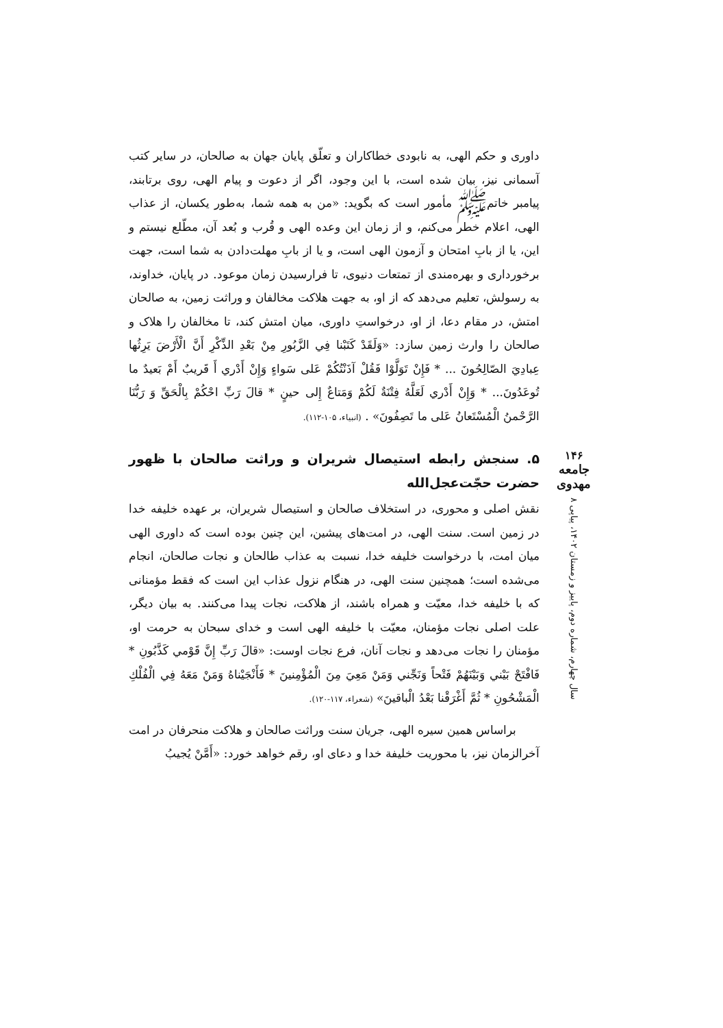داوری و حکم الهی، به نابودی خطاکاران و تعلّق پایان جهان به صالحان، در سایر کتب آسمانی نیز، بیان شده است، با این وجود، اگر از دعوت و پیام الهی، روی برتابند، پیامبر خاتم‌ﷺ مأمور است که بگوید: «من به همه شما، به‌طور یکسان، از عذاب الهی، اعلام خطر می‌کنم، و از زمان این وعده الهی و قُرب و بُعد آن، مطّلع نیستم و این، یا از بابِ امتحان و آزمون الهی است، و یا از بابِ مهلت‌دادن به شما است، جهت برخورداری و بهره‌مندی از تمتعات دنیوی، تا فرارسیدن زمان موعود. در پایان، خداوند، به رسولش، تعلیم می‌دهد که از او، به جهت هلاکت مخالفان و وراثت زمین، به صالحان امتش، در مقام دعا، از او، درخواستِ داوری، میان امتش کند، تا مخالفان را هلاک و صالحان را وارث زمین سازد: «وَلَقَدْ كَتَبْنا فِي الزَّبُورِ مِنْ بَعْدِ الذِّكْرِ أَنَّ الْأَرْضَ يَرِثُها عِبادِيَ الصّالِحُونَ ... * فَإِنْ تَوَلَّوْا فَقُلْ آذَنْتُكُمْ عَلى سَواءٍ وَإِنْ أَدْري أَ قَريبٌ أَمْ بَعيدٌ ما تُوعَدُونَ... * وَإِنْ أَدْري لَعَلَّهُ فِتْنَةٌ لَكُمْ وَمَتاعٌ إِلى حينٍ * قالَ رَبِّ احْكُمْ بِالْحَقِّ وَ رَبُّنَا الرَّحْمنُ الْمُسْتَعانُ عَلى ما تَصِفُونَ» . (انبیاء، ۱۰۵-۱۱۲).
۵. سنجش رابطه استیصال شریران و وراثت صالحان با ظهور حضرت حجّت‌عجل‌الله
نقش اصلی و محوری، در استخلاف صالحان و استیصال شریران، بر عهده خلیفه خدا در زمین است. سنت الهی، در امت‌های پیشین، این چنین بوده است که داوری الهی میان امت، با درخواست خلیفه خدا، نسبت به عذاب طالحان و نجات صالحان، انجام می‌شده است؛ همچنین سنت الهی، در هنگام نزول عذاب این است که فقط مؤمنانی که با خلیفه خدا، معیّت و همراه باشند، از هلاکت، نجات پیدا می‌کنند. به بیان دیگر، علت اصلی نجات مؤمنان، معیّت با خلیفه الهی است و خدای سبحان به حرمت او، مؤمنان را نجات می‌دهد و نجات آنان، فرع نجات اوست: «قالَ رَبِّ إِنَّ قَوْمي كَذَّبُونِ * فَافْتَحْ بَيْني وَبَيْنَهُمْ فَتْحاً وَنَجِّني وَمَنْ مَعِيَ مِنَ الْمُؤْمِنينَ * فَأَنْجَيْناهُ وَمَنْ مَعَهُ فِي الْفُلْكِ الْمَشْحُونِ * ثُمَّ أَغْرَقْنا بَعْدُ الْباقينَ» (شعراء، ۱۱۷-۱۲۰).
براساس همین سیره الهی، جریان سنت وراثت صالحان و هلاکت منحرفان در امت آخرالزمان نیز، با محوریت خلیفة خدا و دعای او، رقم خواهد خورد: «أَمَّنْ يُجيبُ
۱۴۶
جامعه مهدوی
سال چهارم، شماره دوم، پاییز و زمستان ۱۴۰۲، پیاپی ۸